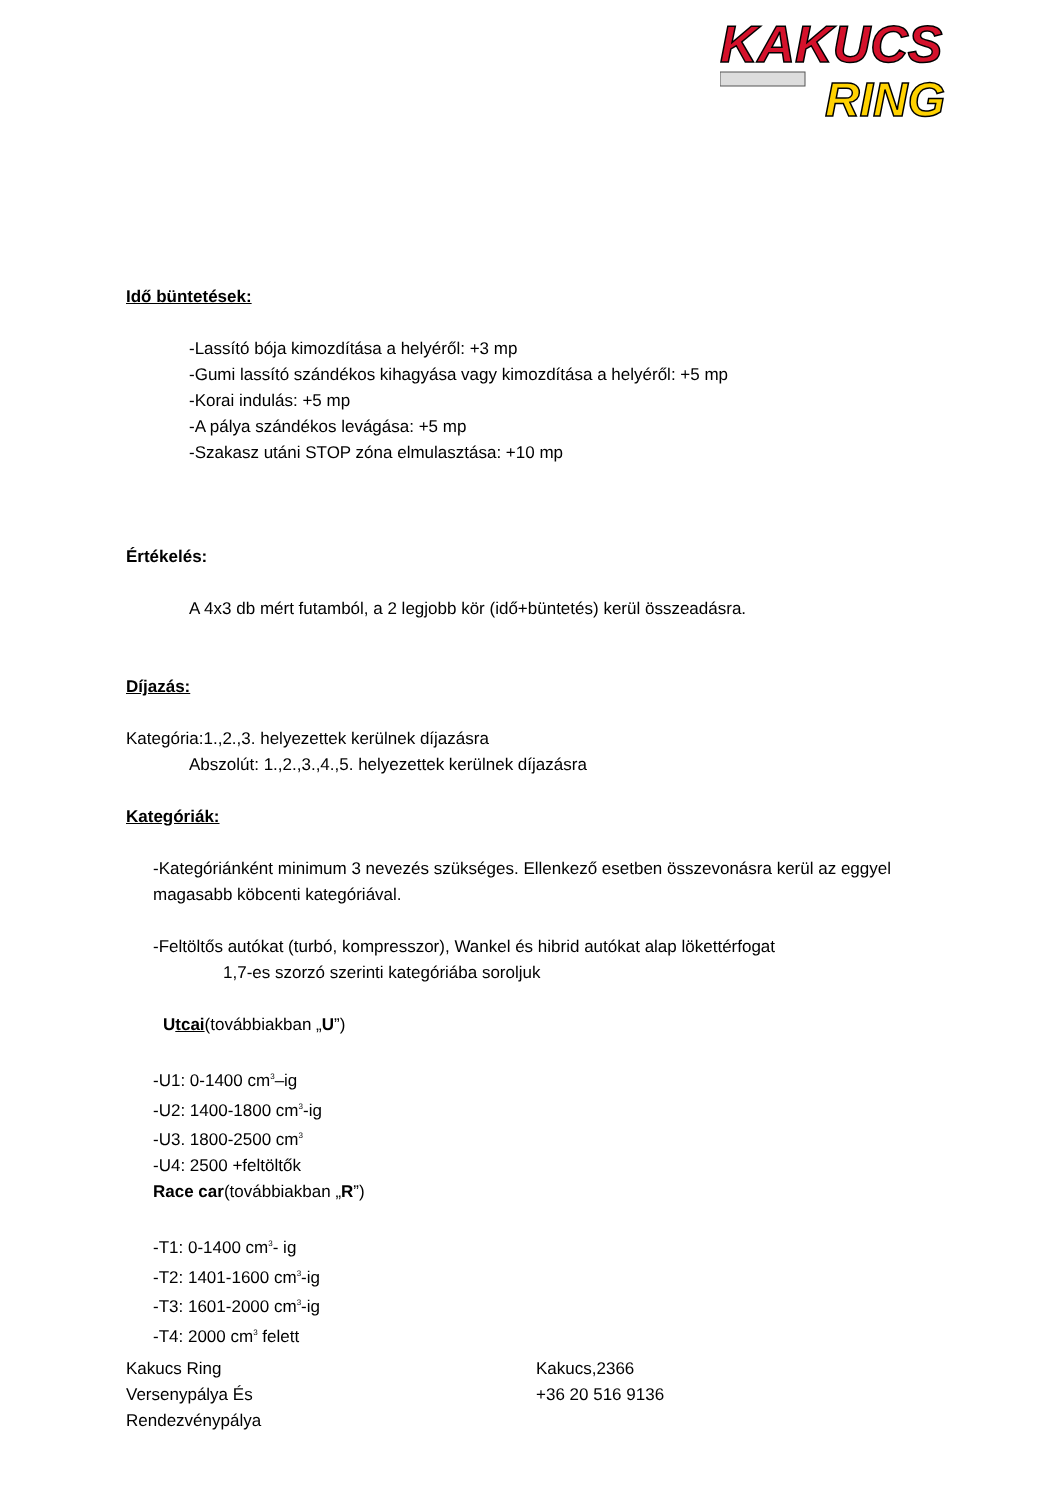KAKUCS
RING
Idő büntetések:
-Lassító bója kimozdítása a helyéről: +3 mp
-Gumi lassító szándékos kihagyása vagy kimozdítása a helyéről: +5 mp
-Korai indulás: +5 mp
-A pálya szándékos levágása: +5 mp
-Szakasz utáni STOP zóna elmulasztása: +10 mp
Értékelés:
A 4x3 db mért futamból, a 2 legjobb kör (idő+büntetés) kerül összeadásra.
Díjazás:
Kategória:1.,2.,3. helyezettek kerülnek díjazásra
Abszolút: 1.,2.,3.,4.,5. helyezettek kerülnek díjazásra
Kategóriák:
-Kategóriánként minimum 3 nevezés szükséges. Ellenkező esetben összevonásra kerül az eggyel magasabb köbcenti kategóriával.
-Feltöltős autókat (turbó, kompresszor), Wankel és hibrid autókat alap lökettérfogat
1,7-es szorzó szerinti kategóriába soroljuk
Utcai(továbbiakban „U”)
-U1: 0-1400 cm<sup>3</sup>–ig
-U2: 1400-1800 cm<sup>3</sup>-ig
-U3. 1800-2500 cm<sup>3</sup>
-U4: 2500 +feltöltők
Race car(továbbiakban „R”)
-T1: 0-1400 cm<sup>3</sup>- ig
-T2: 1401-1600 cm<sup>3</sup>-ig
-T3: 1601-2000 cm<sup>3</sup>-ig
-T4: 2000 cm<sup>3</sup> felett
Kakucs Ring
Versenypálya És
Rendezvénypálya
Kakucs,2366
+36 20 516 9136